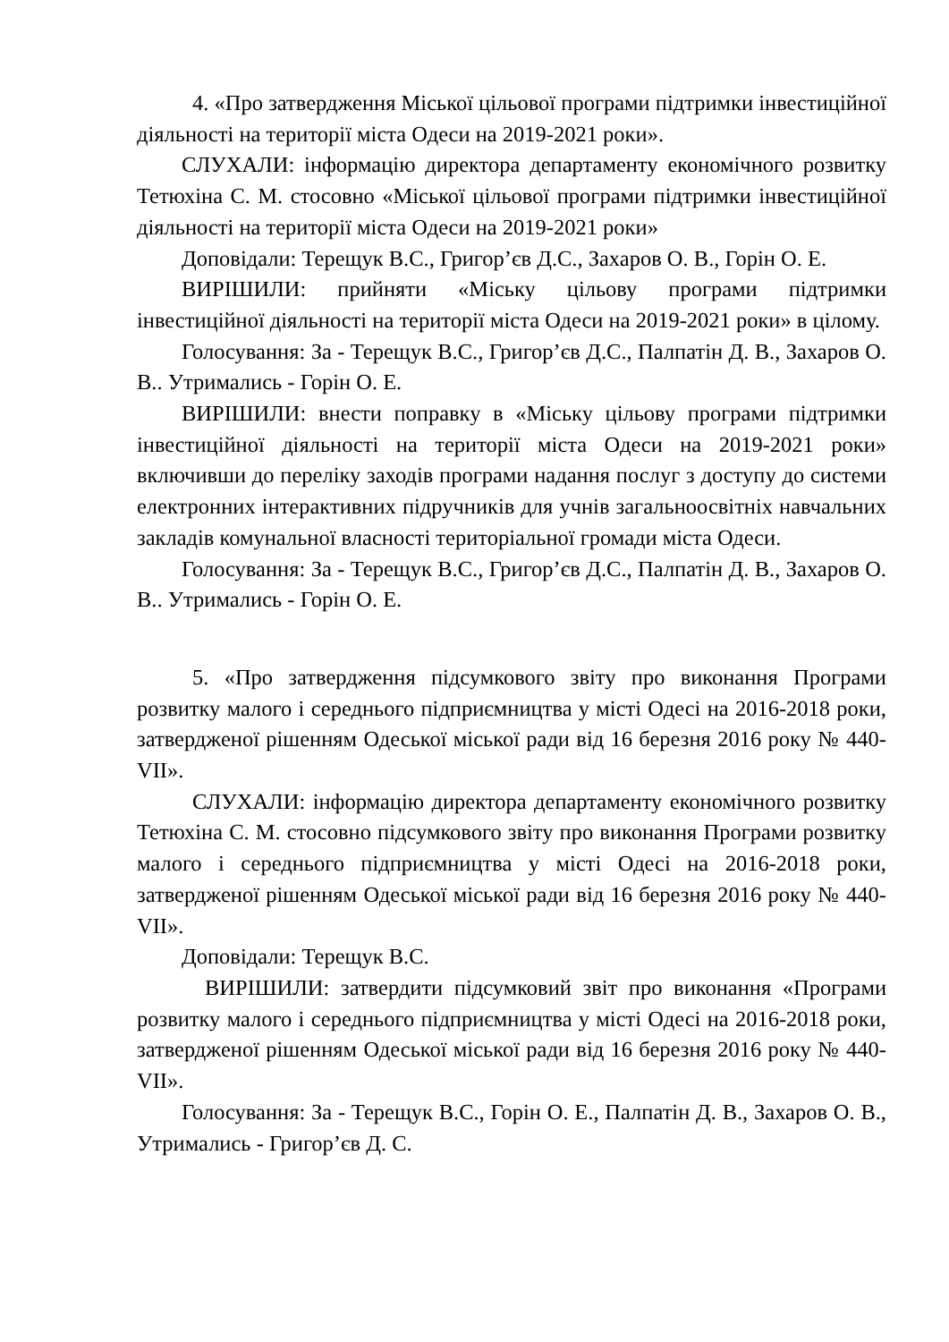4. «Про затвердження Міської цільової програми підтримки інвестиційної діяльності на території міста Одеси на 2019-2021 роки».
СЛУХАЛИ: інформацію директора департаменту економічного розвитку Тетюхіна С. М. стосовно «Міської цільової програми підтримки інвестиційної діяльності на території міста Одеси на 2019-2021 роки»
Доповідали: Терещук В.С., Григор’єв Д.С., Захаров О. В., Горін О. Е.
ВИРІШИЛИ: прийняти «Міську цільову програми підтримки інвестиційної діяльності на території міста Одеси на 2019-2021 роки» в цілому.
Голосування: За - Терещук В.С., Григор’єв Д.С., Палпатін Д. В., Захаров О. В.. Утримались - Горін О. Е.
ВИРІШИЛИ: внести поправку в «Міську цільову програми підтримки інвестиційної діяльності на території міста Одеси на 2019-2021 роки» включивши до переліку заходів програми надання послуг з доступу до системи електронних інтерактивних підручників для учнів загальноосвітніх навчальних закладів комунальної власності територіальної громади міста Одеси.
Голосування: За - Терещук В.С., Григор’єв Д.С., Палпатін Д. В., Захаров О. В.. Утримались - Горін О. Е.
5. «Про затвердження підсумкового звіту про виконання Програми розвитку малого і середнього підприємництва у місті Одесі на 2016-2018 роки, затвердженої рішенням Одеської міської ради від 16 березня 2016 року № 440-VII».
СЛУХАЛИ: інформацію директора департаменту економічного розвитку Тетюхіна С. М. стосовно підсумкового звіту про виконання Програми розвитку малого і середнього підприємництва у місті Одесі на 2016-2018 роки, затвердженої рішенням Одеської міської ради від 16 березня 2016 року № 440-VII».
Доповідали: Терещук В.С.
ВИРІШИЛИ: затвердити підсумковий звіт про виконання «Програми розвитку малого і середнього підприємництва у місті Одесі на 2016-2018 роки, затвердженої рішенням Одеської міської ради від 16 березня 2016 року № 440-VII».
Голосування: За - Терещук В.С., Горін О. Е., Палпатін Д. В., Захаров О. В., Утримались - Григор’єв Д. С.